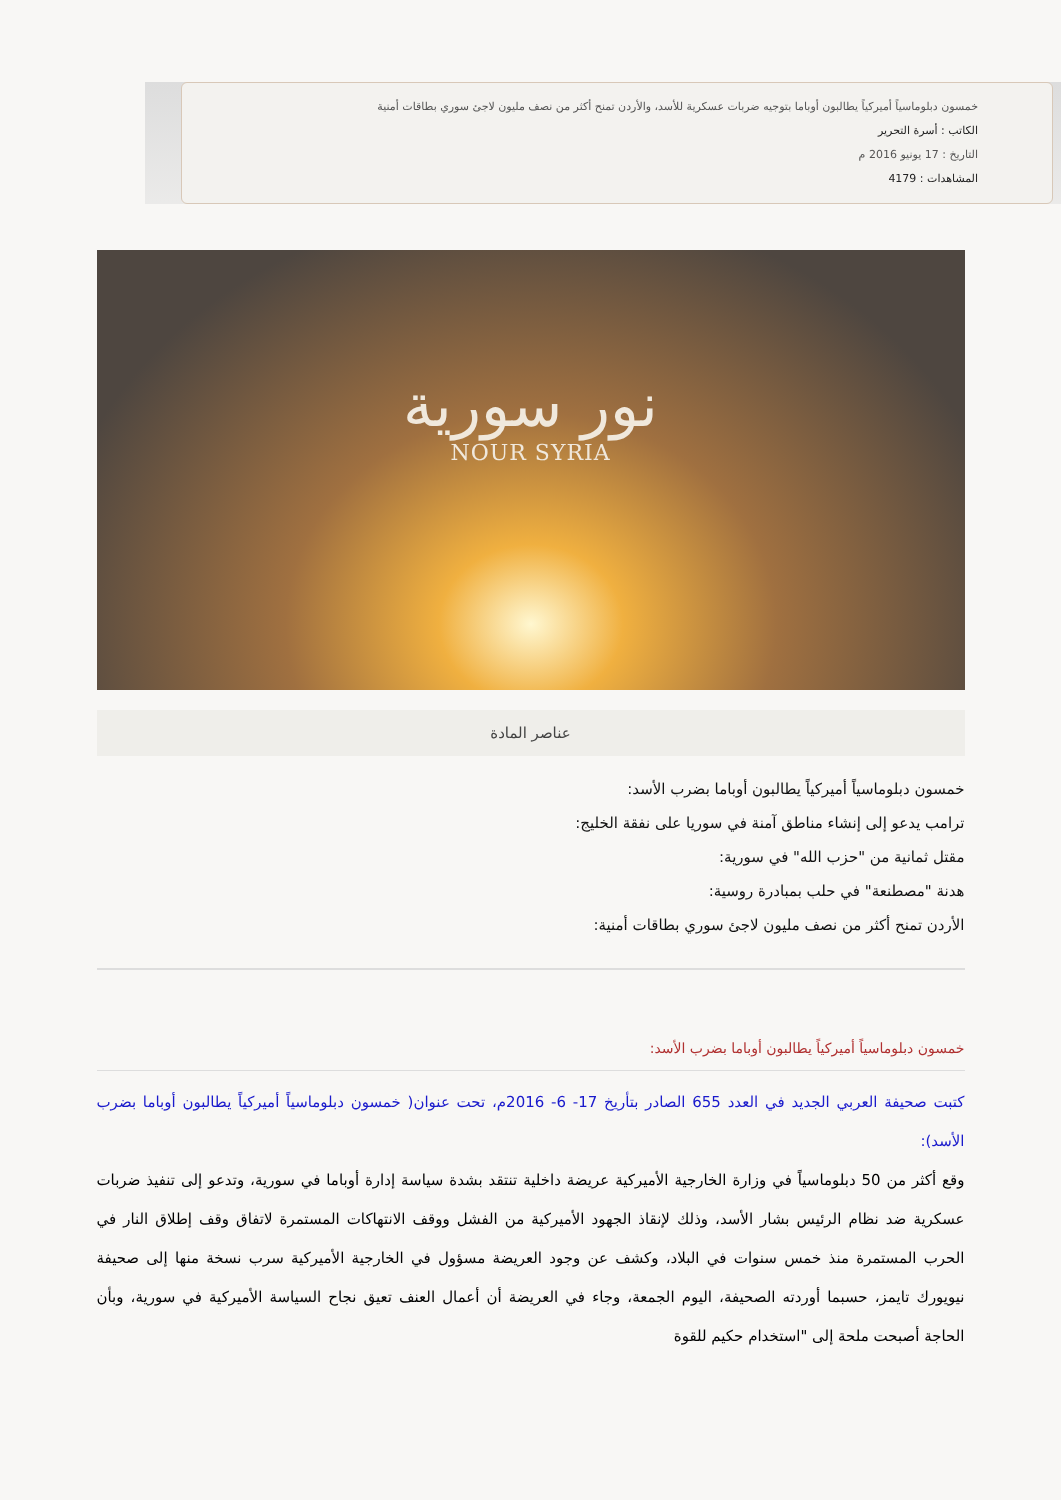خمسون دبلوماسياً أميركياً يطالبون أوباما بتوجيه ضربات عسكرية للأسد، والأردن تمنح أكثر من نصف مليون لاجئ سوري بطاقات أمنية
الكاتب : أسرة التحرير
التاريخ : 17 يونيو 2016 م
المشاهدات : 4179
نور سورية
NOUR SYRIA
عناصر المادة
خمسون دبلوماسياً أميركياً يطالبون أوباما بضرب الأسد:
ترامب يدعو إلى إنشاء مناطق آمنة في سوريا على نفقة الخليج:
مقتل ثمانية من "حزب الله" في سورية:
هدنة "مصطنعة" في حلب بمبادرة روسية:
الأردن تمنح أكثر من نصف مليون لاجئ سوري بطاقات أمنية:
خمسون دبلوماسياً أميركياً يطالبون أوباما بضرب الأسد:
كتبت صحيفة العربي الجديد في العدد 655 الصادر بتأريخ 17- 6- 2016م، تحت عنوان( خمسون دبلوماسياً أميركياً يطالبون أوباما بضرب الأسد):
وقع أكثر من 50 دبلوماسياً في وزارة الخارجية الأميركية عريضة داخلية تنتقد بشدة سياسة إدارة أوباما في سورية، وتدعو إلى تنفيذ ضربات عسكرية ضد نظام الرئيس بشار الأسد، وذلك لإنقاذ الجهود الأميركية من الفشل ووقف الانتهاكات المستمرة لاتفاق وقف إطلاق النار في الحرب المستمرة منذ خمس سنوات في البلاد، وكشف عن وجود العريضة مسؤول في الخارجية الأميركية سرب نسخة منها إلى صحيفة نيويورك تايمز، حسبما أوردته الصحيفة، اليوم الجمعة، وجاء في العريضة أن أعمال العنف تعيق نجاح السياسة الأميركية في سورية، وبأن الحاجة أصبحت ملحة إلى "استخدام حكيم للقوة